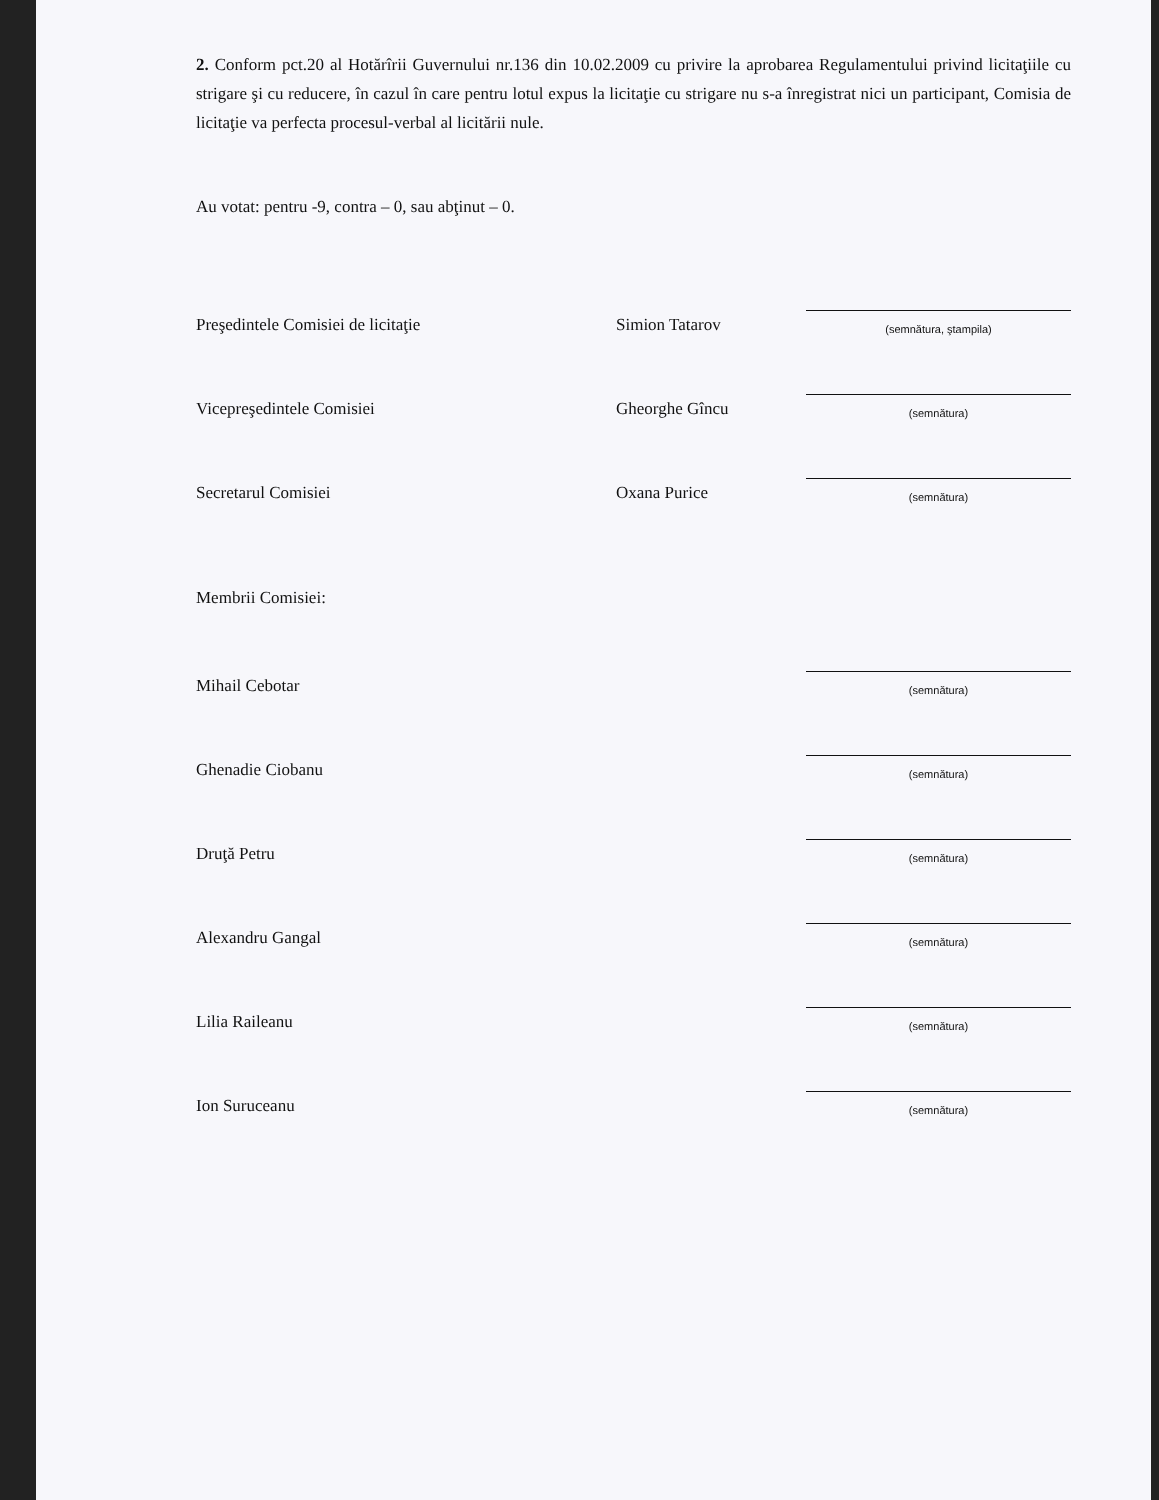2. Conform pct.20 al Hotărîrii Guvernului nr.136 din 10.02.2009 cu privire la aprobarea Regulamentului privind licitaţiile cu strigare şi cu reducere, în cazul în care pentru lotul expus la licitaţie cu strigare nu s-a înregistrat nici un participant, Comisia de licitaţie va perfecta procesul-verbal al licitării nule.
Au votat: pentru -9, contra – 0, sau abţinut – 0.
Preşedintele Comisiei de licitaţie
Simion Tatarov
(semnătura, ştampila)
Vicepreşedintele Comisiei
Gheorghe Gîncu
(semnătura)
Secretarul Comisiei
Oxana Purice
(semnătura)
Membrii Comisiei:
Mihail Cebotar
(semnătura)
Ghenadie Ciobanu
(semnătura)
Druţă Petru
(semnătura)
Alexandru Gangal
(semnătura)
Lilia Raileanu
(semnătura)
Ion Suruceanu
(semnătura)